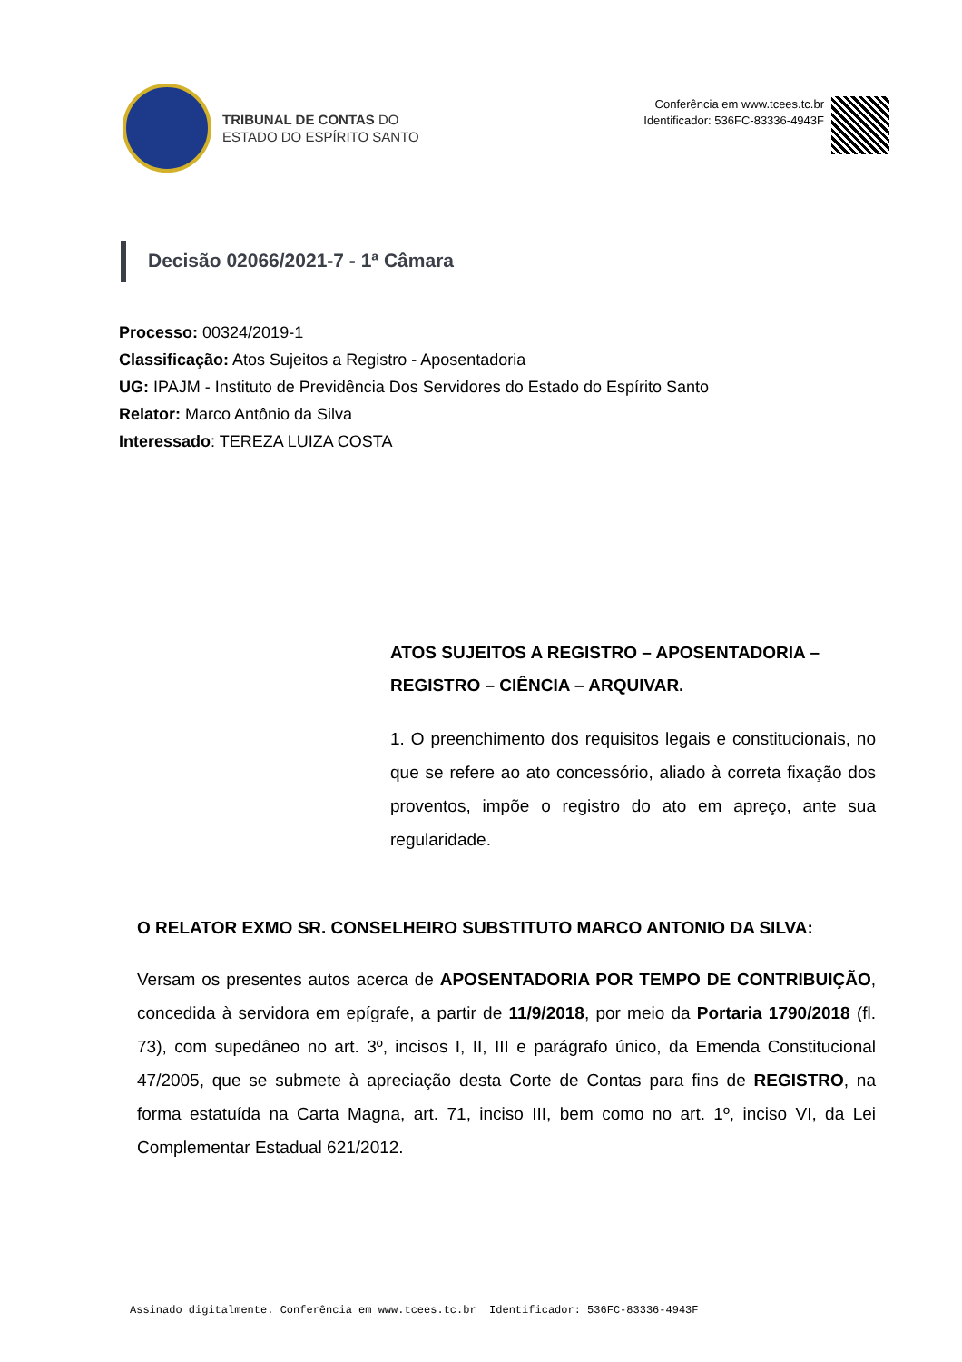TRIBUNAL DE CONTAS DO
ESTADO DO ESPÍRITO SANTO
Conferência em www.tcees.tc.br
Identificador: 536FC-83336-4943F
Decisão 02066/2021-7 - 1ª Câmara
Processo: 00324/2019-1
Classificação: Atos Sujeitos a Registro - Aposentadoria
UG: IPAJM - Instituto de Previdência Dos Servidores do Estado do Espírito Santo
Relator: Marco Antônio da Silva
Interessado: TEREZA LUIZA COSTA
ATOS SUJEITOS A REGISTRO – APOSENTADORIA – REGISTRO – CIÊNCIA – ARQUIVAR.
1. O preenchimento dos requisitos legais e constitucionais, no que se refere ao ato concessório, aliado à correta fixação dos proventos, impõe o registro do ato em apreço, ante sua regularidade.
O RELATOR EXMO SR. CONSELHEIRO SUBSTITUTO MARCO ANTONIO DA SILVA:
Versam os presentes autos acerca de APOSENTADORIA POR TEMPO DE CONTRIBUIÇÃO, concedida à servidora em epígrafe, a partir de 11/9/2018, por meio da Portaria 1790/2018 (fl. 73), com supedâneo no art. 3º, incisos I, II, III e parágrafo único, da Emenda Constitucional 47/2005, que se submete à apreciação desta Corte de Contas para fins de REGISTRO, na forma estatuída na Carta Magna, art. 71, inciso III, bem como no art. 1º, inciso VI, da Lei Complementar Estadual 621/2012.
Assinado digitalmente. Conferência em www.tcees.tc.br Identificador: 536FC-83336-4943F